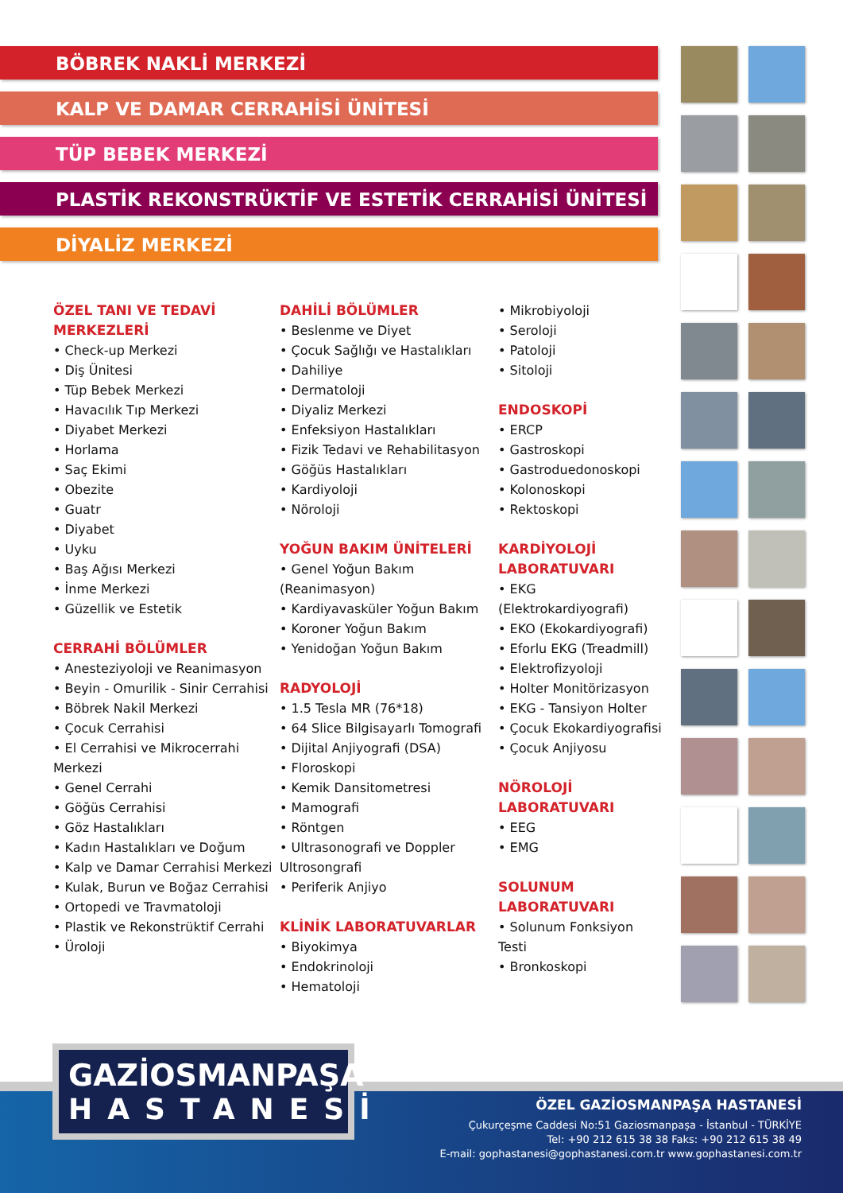BÖBREK NAKLİ MERKEZİ
KALP VE DAMAR CERRAHİSİ ÜNİTESİ
TÜP BEBEK MERKEZİ
PLASTİK REKONSTRÜKTİF VE ESTETİK CERRAHİSİ ÜNİTESİ
DİYALİZ MERKEZİ
ÖZEL TANI VE TEDAVİ
MERKEZLERİ
• Check-up Merkezi
• Diş Ünitesi
• Tüp Bebek Merkezi
• Havacılık Tıp Merkezi
• Diyabet Merkezi
• Horlama
• Saç Ekimi
• Obezite
• Guatr
• Diyabet
• Uyku
• Baş Ağısı Merkezi
• İnme Merkezi
• Güzellik ve Estetik
CERRAHİ BÖLÜMLER
• Anesteziyoloji ve Reanimasyon
• Beyin - Omurilik - Sinir Cerrahisi
• Böbrek Nakil Merkezi
• Çocuk Cerrahisi
• El Cerrahisi ve Mikrocerrahi Merkezi
• Genel Cerrahi
• Göğüs Cerrahisi
• Göz Hastalıkları
• Kadın Hastalıkları ve Doğum
• Kalp ve Damar Cerrahisi Merkezi
• Kulak, Burun ve Boğaz Cerrahisi
• Ortopedi ve Travmatoloji
• Plastik ve Rekonstrüktif Cerrahi
• Üroloji
DAHİLİ BÖLÜMLER
• Beslenme ve Diyet
• Çocuk Sağlığı ve Hastalıkları
• Dahiliye
• Dermatoloji
• Diyaliz Merkezi
• Enfeksiyon Hastalıkları
• Fizik Tedavi ve Rehabilitasyon
• Göğüs Hastalıkları
• Kardiyoloji
• Nöroloji
YOĞUN BAKIM ÜNİTELERİ
• Genel Yoğun Bakım (Reanimasyon)
• Kardiyavasküler Yoğun Bakım
• Koroner Yoğun Bakım
• Yenidoğan Yoğun Bakım
RADYOLOJİ
• 1.5 Tesla MR (76*18)
• 64 Slice Bilgisayarlı Tomografi
• Dijital Anjiyografi (DSA)
• Floroskopi
• Kemik Dansitometresi
• Mamografi
• Röntgen
• Ultrasonografi ve Doppler Ultrosongrafi
• Periferik Anjiyo
KLİNİK LABORATUVARLAR
• Biyokimya
• Endokrinoloji
• Hematoloji
• Mikrobiyoloji
• Seroloji
• Patoloji
• Sitoloji
ENDOSKOPİ
• ERCP
• Gastroskopi
• Gastroduedonoskopi
• Kolonoskopi
• Rektoskopi
KARDİYOLOJİ
LABORATUVARI
• EKG (Elektrokardiyografi)
• EKO (Ekokardiyografi)
• Eforlu EKG (Treadmill)
• Elektrofizyoloji
• Holter Monitörizasyon
• EKG - Tansiyon Holter
• Çocuk Ekokardiyografisi
• Çocuk Anjiyosu
NÖROLOJİ
LABORATUVARI
• EEG
• EMG
SOLUNUM
LABORATUVARI
• Solunum Fonksiyon Testi
• Bronkoskopi
GAZİOSMANPAŞA
HASTANESİ
ÖZEL GAZİOSMANPAŞA HASTANESİ
Çukurçeşme Caddesi No:51 Gaziosmanpaşa - İstanbul - TÜRKİYE
Tel: +90 212 615 38 38 Faks: +90 212 615 38 49
E-mail: gophastanesi@gophastanesi.com.tr www.gophastanesi.com.tr